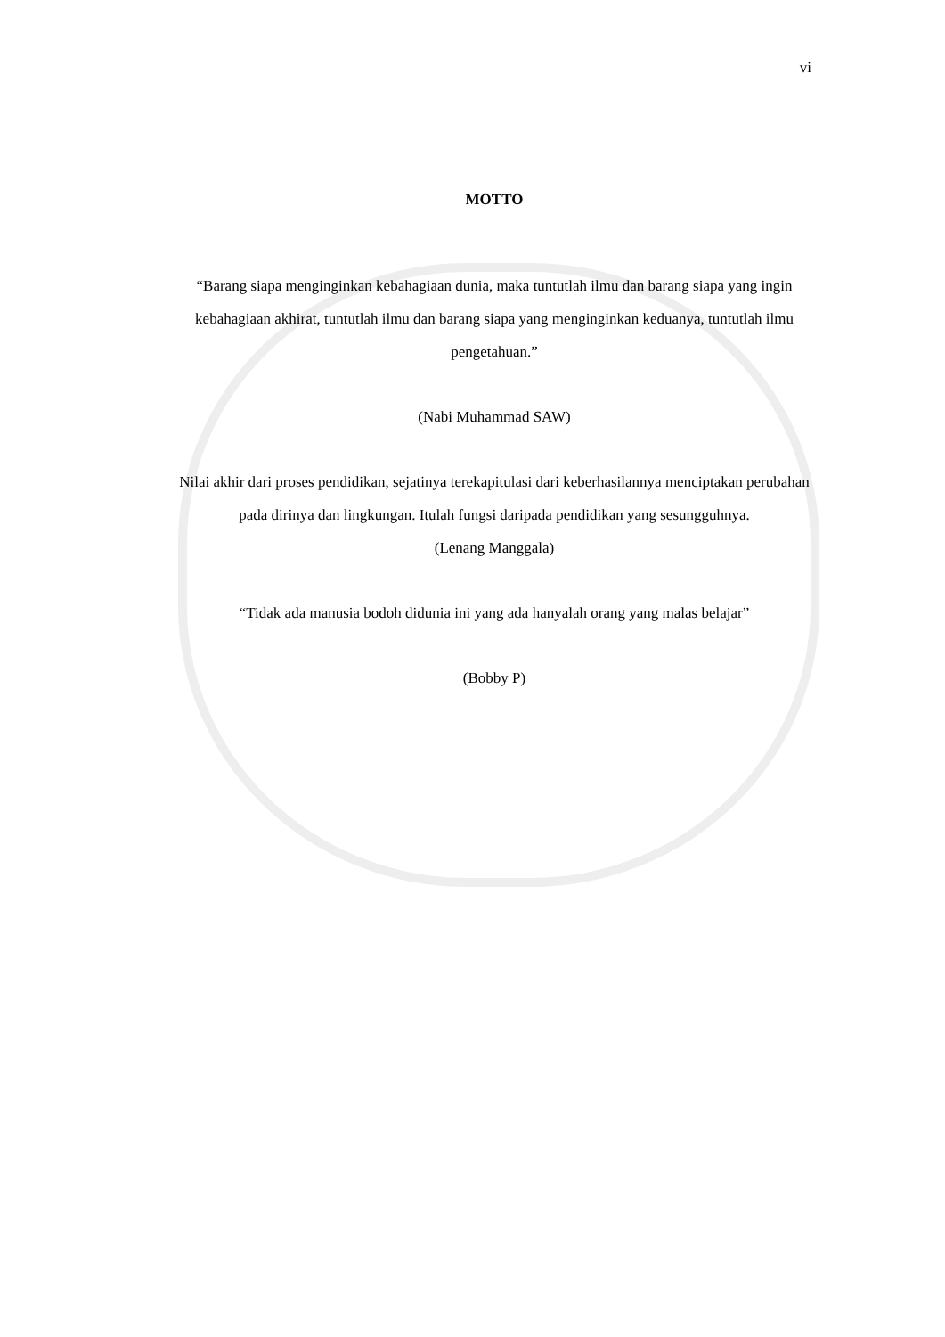vi
MOTTO
“Barang siapa menginginkan kebahagiaan dunia, maka tuntutlah ilmu dan barang siapa yang ingin kebahagiaan akhirat, tuntutlah ilmu dan barang siapa yang menginginkan keduanya, tuntutlah ilmu pengetahuan.”
(Nabi Muhammad SAW)
Nilai akhir dari proses pendidikan, sejatinya terekapitulasi dari keberhasilannya menciptakan perubahan pada dirinya dan lingkungan. Itulah fungsi daripada pendidikan yang sesungguhnya.
(Lenang Manggala)
“Tidak ada manusia bodoh didunia ini yang ada hanyalah orang yang malas belajar”
(Bobby P)